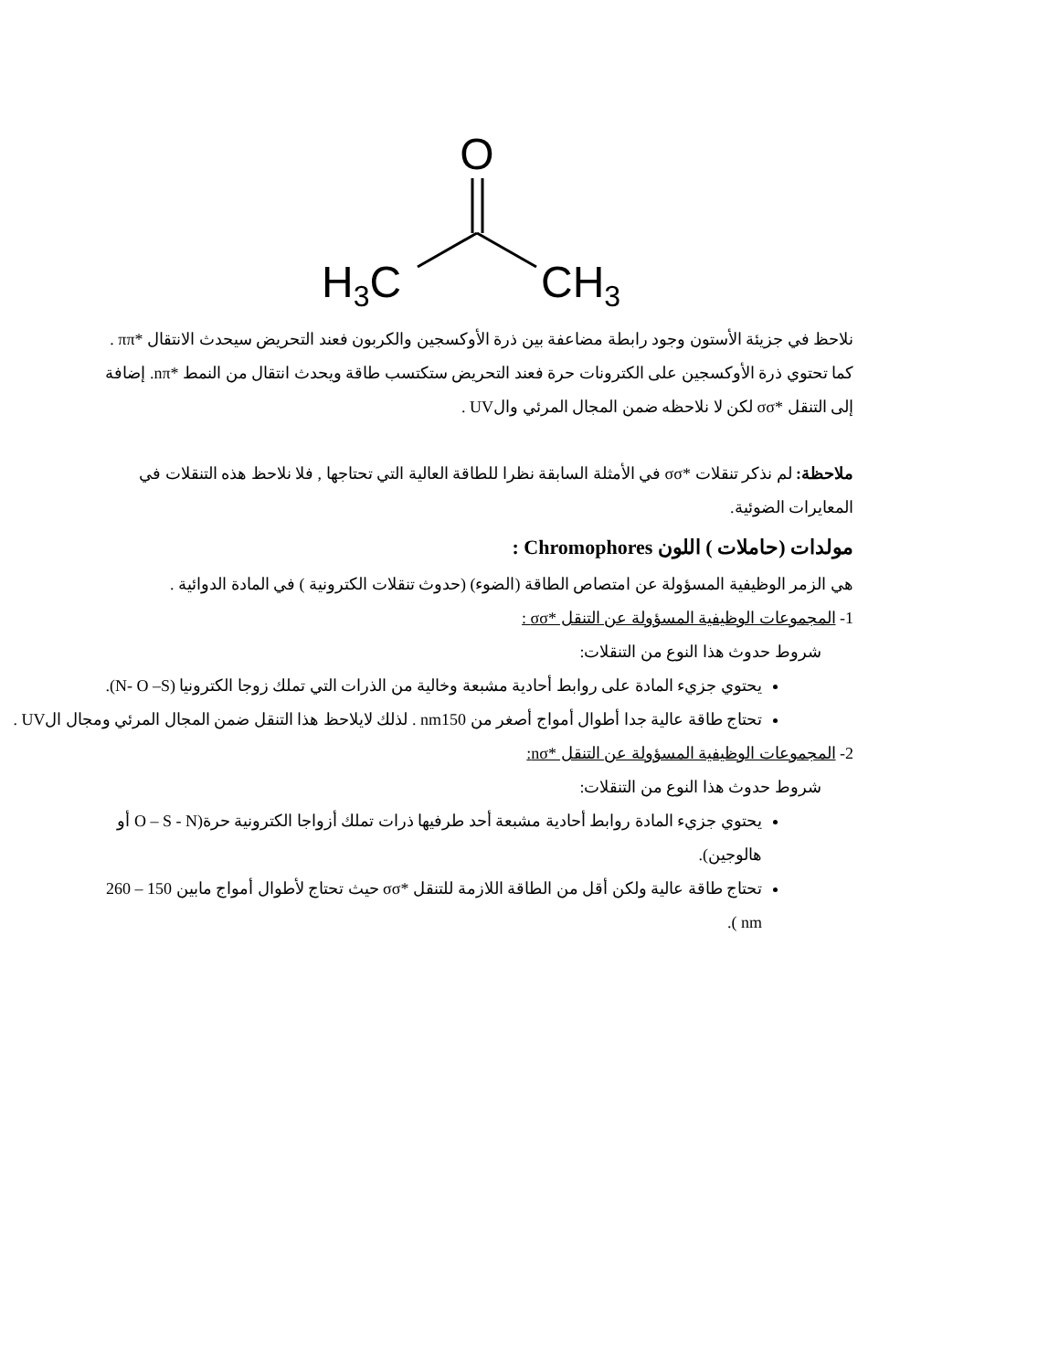O
H3C
CH3
نلاحظ في جزيئة الأستون وجود رابطة مضاعفة بين ذرة الأوكسجين والكربون فعند التحريض سيحدث الانتقال *ππ . كما تحتوي ذرة الأوكسجين على الكترونات حرة فعند التحريض ستكتسب طاقة ويحدث انتقال من النمط *nπ. إضافة إلى التنقل *σσ لكن لا نلاحظه ضمن المجال المرئي والUV .
ملاحظة: لم نذكر تنقلات *σσ في الأمثلة السابقة نظرا للطاقة العالية التي تحتاجها , فلا نلاحظ هذه التنقلات في المعايرات الضوئية.
مولدات (حاملات ) اللون Chromophores :
هي الزمر الوظيفية المسؤولة عن امتصاص الطاقة (الضوء) (حدوث تنقلات الكترونية ) في المادة الدوائية .
1- المجموعات الوظيفية المسؤولة عن التنقل *σσ :
شروط حدوث هذا النوع من التنقلات:
يحتوي جزيء المادة على روابط أحادية مشبعة وخالية من الذرات التي تملك زوجا الكترونيا (N- O –S).
تحتاج طاقة عالية جدا أطوال أمواج أصغر من nm150 . لذلك لايلاحظ هذا التنقل ضمن المجال المرئي ومجال الUV .
2- المجموعات الوظيفية المسؤولة عن التنقل *nσ:
شروط حدوث هذا النوع من التنقلات:
يحتوي جزيء المادة روابط أحادية مشبعة أحد طرفيها ذرات تملك أزواجا الكترونية حرة(O – S - N أو هالوجين).
تحتاج طاقة عالية ولكن أقل من الطاقة اللازمة للتنقل *σσ حيث تحتاج لأطوال أمواج مابين 150 – 260 nm ).